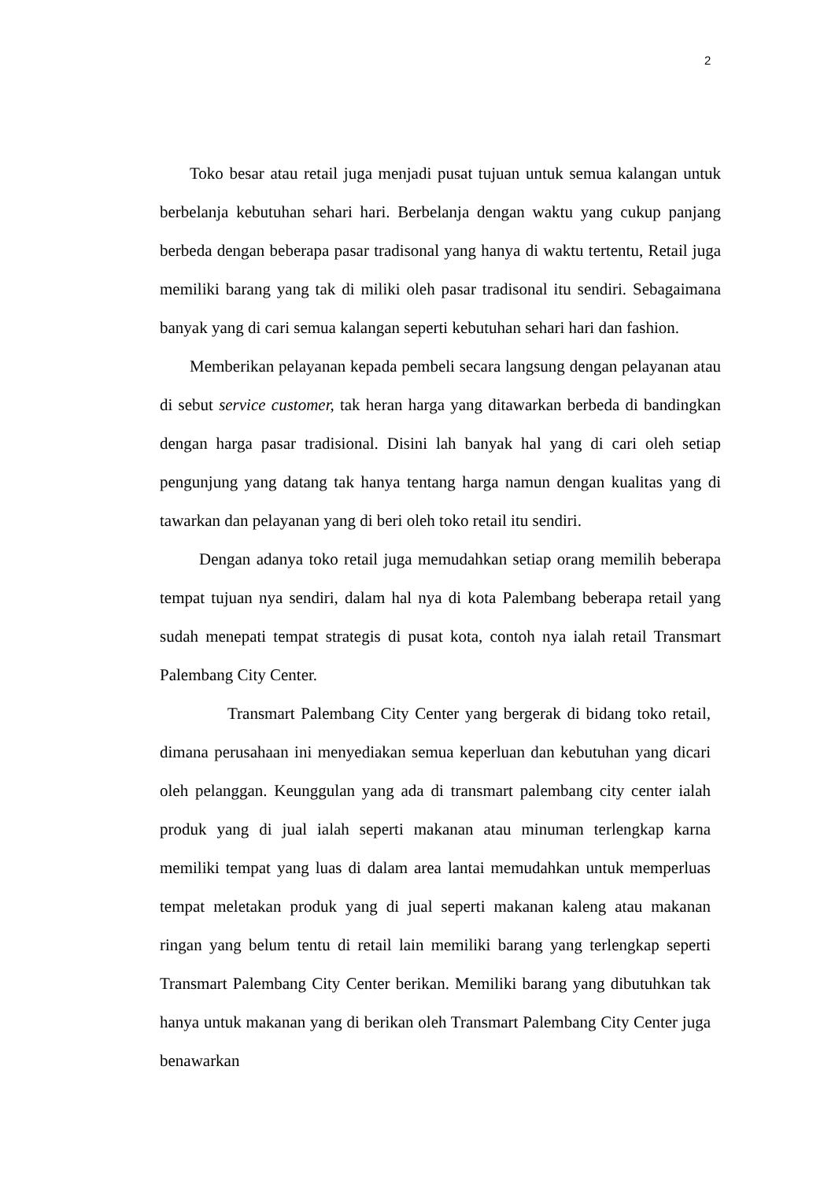2
Toko besar atau retail juga menjadi pusat tujuan untuk semua kalangan untuk berbelanja kebutuhan sehari hari. Berbelanja dengan waktu yang cukup panjang berbeda dengan beberapa pasar tradisonal yang hanya di waktu tertentu, Retail juga memiliki barang yang tak di miliki oleh pasar tradisonal itu sendiri. Sebagaimana banyak yang di cari semua kalangan seperti kebutuhan sehari hari dan fashion.
Memberikan pelayanan kepada pembeli secara langsung dengan pelayanan atau di sebut service customer, tak heran harga yang ditawarkan berbeda di bandingkan dengan harga pasar tradisional. Disini lah banyak hal yang di cari oleh setiap pengunjung yang datang tak hanya tentang harga namun dengan kualitas yang di tawarkan dan pelayanan yang di beri oleh toko retail itu sendiri.
Dengan adanya toko retail juga memudahkan setiap orang memilih beberapa tempat tujuan nya sendiri, dalam hal nya di kota Palembang beberapa retail yang sudah menepati tempat strategis di pusat kota, contoh nya ialah retail Transmart Palembang City Center.
Transmart Palembang City Center yang bergerak di bidang toko retail, dimana perusahaan ini menyediakan semua keperluan dan kebutuhan yang dicari oleh pelanggan. Keunggulan yang ada di transmart palembang city center ialah produk yang di jual ialah seperti makanan atau minuman terlengkap karna memiliki tempat yang luas di dalam area lantai memudahkan untuk memperluas tempat meletakan produk yang di jual seperti makanan kaleng atau makanan ringan yang belum tentu di retail lain memiliki barang yang terlengkap seperti Transmart Palembang City Center berikan. Memiliki barang yang dibutuhkan tak hanya untuk makanan yang di berikan oleh Transmart Palembang City Center juga benawarkan